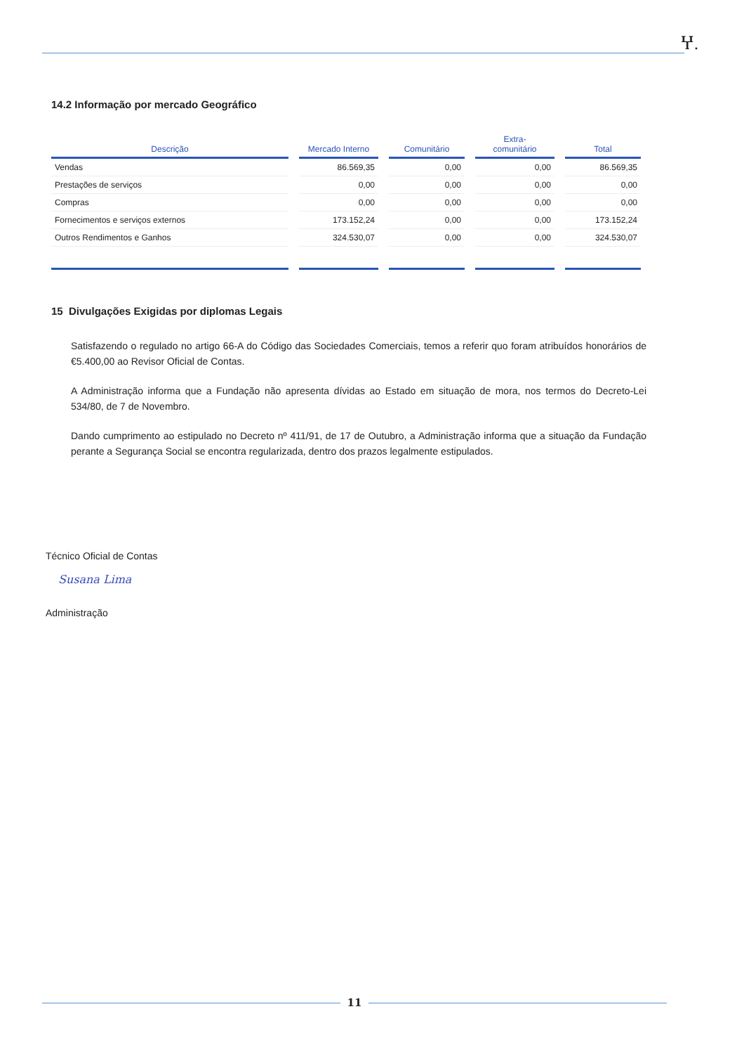Ⴤ.
14.2 Informação por mercado Geográfico
| Descrição | Mercado Interno | Comunitário | Extra- comunitário | Total |
| --- | --- | --- | --- | --- |
| Vendas | 86.569,35 | 0,00 | 0,00 | 86.569,35 |
| Prestações de serviços | 0,00 | 0,00 | 0,00 | 0,00 |
| Compras | 0,00 | 0,00 | 0,00 | 0,00 |
| Fornecimentos e serviços externos | 173.152,24 | 0,00 | 0,00 | 173.152,24 |
| Outros Rendimentos e Ganhos | 324.530,07 | 0,00 | 0,00 | 324.530,07 |
15 Divulgações Exigidas por diplomas Legais
Satisfazendo o regulado no artigo 66-A do Código das Sociedades Comerciais, temos a referir quo foram atribuídos honorários de €5.400,00 ao Revisor Oficial de Contas.
A Administração informa que a Fundação não apresenta dívidas ao Estado em situação de mora, nos termos do Decreto-Lei 534/80, de 7 de Novembro.
Dando cumprimento ao estipulado no Decreto nº 411/91, de 17 de Outubro, a Administração informa que a situação da Fundação perante a Segurança Social se encontra regularizada, dentro dos prazos legalmente estipulados.
Técnico Oficial de Contas
Susana Lima
Administração
11